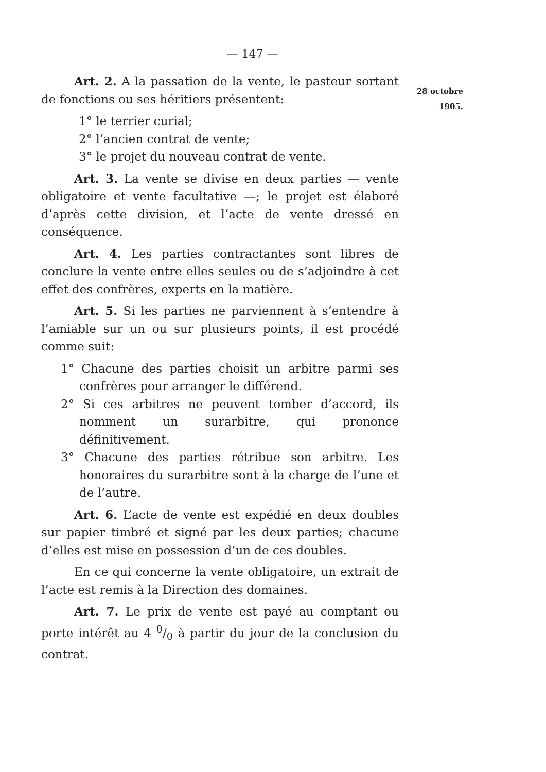— 147 —
28 octobre
1905.
Art. 2. A la passation de la vente, le pasteur sortant de fonctions ou ses héritiers présentent:
1° le terrier curial;
2° l’ancien contrat de vente;
3° le projet du nouveau contrat de vente.
Art. 3. La vente se divise en deux parties — vente obligatoire et vente facultative —; le projet est élaboré d’après cette division, et l’acte de vente dressé en conséquence.
Art. 4. Les parties contractantes sont libres de conclure la vente entre elles seules ou de s’adjoindre à cet effet des confrères, experts en la matière.
Art. 5. Si les parties ne parviennent à s’entendre à l’amiable sur un ou sur plusieurs points, il est procédé comme suit:
1° Chacune des parties choisit un arbitre parmi ses confrères pour arranger le différend.
2° Si ces arbitres ne peuvent tomber d’accord, ils nomment un surarbitre, qui prononce définitivement.
3° Chacune des parties rétribue son arbitre. Les honoraires du surarbitre sont à la charge de l’une et de l’autre.
Art. 6. L’acte de vente est expédié en deux doubles sur papier timbré et signé par les deux parties; chacune d’elles est mise en possession d’un de ces doubles.
En ce qui concerne la vente obligatoire, un extrait de l’acte est remis à la Direction des domaines.
Art. 7. Le prix de vente est payé au comptant ou porte intérêt au 4 0/0 à partir du jour de la conclusion du contrat.